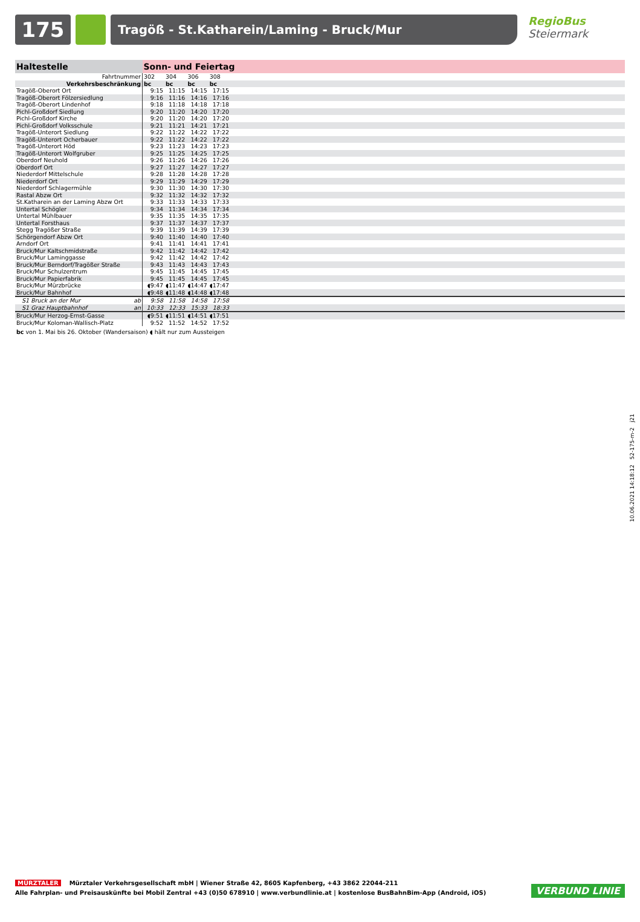175
Tragöß - St.Katharein/Laming - Bruck/Mur
RegioBus
Steiermark
| Haltestelle | Sonn- und Feiertag | | | | |
| --- | --- | --- | --- | --- | --- |
| Fahrtnummer | 302 | 304 | 306 | 308 | |
| Verkehrsbeschränkung | bc | bc | bc | bc | |
| Tragöß-Oberort Ort | 9:15 | 11:15 | 14:15 | 17:15 | |
| Tragöß-Oberort Fölzersiedlung | 9:16 | 11:16 | 14:16 | 17:16 | |
| Tragöß-Oberort Lindenhof | 9:18 | 11:18 | 14:18 | 17:18 | |
| Pichl-Großdorf Siedlung | 9:20 | 11:20 | 14:20 | 17:20 | |
| Pichl-Großdorf Kirche | 9:20 | 11:20 | 14:20 | 17:20 | |
| Pichl-Großdorf Volksschule | 9:21 | 11:21 | 14:21 | 17:21 | |
| Tragöß-Unterort Siedlung | 9:22 | 11:22 | 14:22 | 17:22 | |
| Tragöß-Unterort Ocherbauer | 9:22 | 11:22 | 14:22 | 17:22 | |
| Tragöß-Unterort Höd | 9:23 | 11:23 | 14:23 | 17:23 | |
| Tragöß-Unterort Wolfgruber | 9:25 | 11:25 | 14:25 | 17:25 | |
| Oberdorf Neuhold | 9:26 | 11:26 | 14:26 | 17:26 | |
| Oberdorf Ort | 9:27 | 11:27 | 14:27 | 17:27 | |
| Niederdorf Mittelschule | 9:28 | 11:28 | 14:28 | 17:28 | |
| Niederdorf Ort | 9:29 | 11:29 | 14:29 | 17:29 | |
| Niederdorf Schlagermühle | 9:30 | 11:30 | 14:30 | 17:30 | |
| Rastal Abzw Ort | 9:32 | 11:32 | 14:32 | 17:32 | |
| St.Katharein an der Laming Abzw Ort | 9:33 | 11:33 | 14:33 | 17:33 | |
| Untertal Schögler | 9:34 | 11:34 | 14:34 | 17:34 | |
| Untertal Mühlbauer | 9:35 | 11:35 | 14:35 | 17:35 | |
| Untertal Forsthaus | 9:37 | 11:37 | 14:37 | 17:37 | |
| Stegg Tragößer Straße | 9:39 | 11:39 | 14:39 | 17:39 | |
| Schörgendorf Abzw Ort | 9:40 | 11:40 | 14:40 | 17:40 | |
| Arndorf Ort | 9:41 | 11:41 | 14:41 | 17:41 | |
| Bruck/Mur Kaltschmidstraße | 9:42 | 11:42 | 14:42 | 17:42 | |
| Bruck/Mur Laminggasse | 9:42 | 11:42 | 14:42 | 17:42 | |
| Bruck/Mur Berndorf/Tragößer Straße | 9:43 | 11:43 | 14:43 | 17:43 | |
| Bruck/Mur Schulzentrum | 9:45 | 11:45 | 14:45 | 17:45 | |
| Bruck/Mur Papierfabrik | 9:45 | 11:45 | 14:45 | 17:45 | |
| Bruck/Mur Mürzbrücke | ◖9:47 | ◖11:47 | ◖14:47 | ◖17:47 | |
| Bruck/Mur Bahnhof | ◖9:48 | ◖11:48 | ◖14:48 | ◖17:48 | |
| S1 Bruck an der Mur ab | 9:58 | 11:58 | 14:58 | 17:58 | |
| S1 Graz Hauptbahnhof an | 10:33 | 12:33 | 15:33 | 18:33 | |
| Bruck/Mur Herzog-Ernst-Gasse | ◖9:51 | ◖11:51 | ◖14:51 | ◖17:51 | |
| Bruck/Mur Koloman-Wallisch-Platz | 9:52 | 11:52 | 14:52 | 17:52 | |
| bc von 1. Mai bis 26. Oktober (Wandersaison) ◖ hält nur zum Aussteigen | | | | | |
10.06.2021 14:18:12 52-175-m-2 j21
MÜRZTALER Mürztaler Verkehrsgesellschaft mbH | Wiener Straße 42, 8605 Kapfenberg, +43 3862 22044-211
Alle Fahrplan- und Preisauskünfte bei Mobil Zentral +43 (0)50 678910 | www.verbundlinie.at | kostenlose BusBahnBim-App (Android, iOS)
VERBUND LINIE